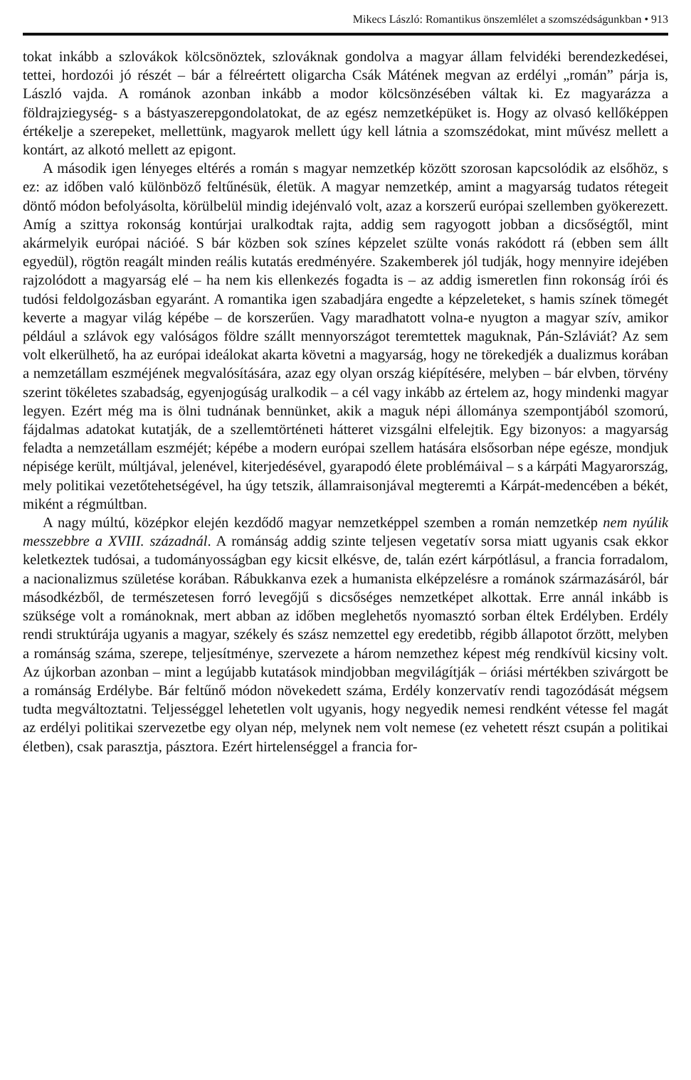Mikecs László: Romantikus önszemlélet a szomszédságunkban • 913
tokat inkább a szlovákok kölcsönöztek, szlováknak gondolva a magyar állam felvidéki berendezkedései, tettei, hordozói jó részét – bár a félreértett oligarcha Csák Mátének megvan az erdélyi „román” párja is, László vajda. A románok azonban inkább a modor kölcsönzésében váltak ki. Ez magyarázza a földrajziegység- s a bástyaszerepgondolatokat, de az egész nemzetképüket is. Hogy az olvasó kellőképpen értékelje a szerepeket, mellettünk, magyarok mellett úgy kell látnia a szomszédokat, mint művész mellett a kontárt, az alkotó mellett az epigont.
A második igen lényeges eltérés a román s magyar nemzetkép között szorosan kapcsolódik az elsőhöz, s ez: az időben való különböző feltűnésük, életük. A magyar nemzetkép, amint a magyarság tudatos rétegeit döntő módon befolyásolta, körülbelül mindig idejénvaló volt, azaz a korszerű európai szellemben gyökerezett. Amíg a szittya rokonság kontúrjai uralkodtak rajta, addig sem ragyogott jobban a dicsőségtől, mint akármelyik európai nációé. S bár közben sok színes képzelet szülte vonás rakódott rá (ebben sem állt egyedül), rögtön reagált minden reális kutatás eredményére. Szakemberek jól tudják, hogy mennyire idejében rajzolódott a magyarság elé – ha nem kis ellenkezés fogadta is – az addig ismeretlen finn rokonság írói és tudósi feldolgozásban egyaránt. A romantika igen szabadjára engedte a képzeleteket, s hamis színek tömegét keverte a magyar világ képébe – de korszerűen. Vagy maradhatott volna-e nyugton a magyar szív, amikor például a szlávok egy valóságos földre szállt mennyországot teremtettek maguknak, Pán-Szláviát? Az sem volt elkerülhető, ha az európai ideálokat akarta követni a magyarság, hogy ne törekedjék a dualizmus korában a nemzetállam eszméjének megvalósítására, azaz egy olyan ország kiépítésére, melyben – bár elvben, törvény szerint tökéletes szabadság, egyenjogúság uralkodik – a cél vagy inkább az értelem az, hogy mindenki magyar legyen. Ezért még ma is ölni tudnának bennünket, akik a maguk népi állománya szempontjából szomorú, fájdalmas adatokat kutatják, de a szellemtörténeti hátteret vizsgálni elfelejtik. Egy bizonyos: a magyarság feladta a nemzetállam eszméjét; képébe a modern európai szellem hatására elsősorban népe egésze, mondjuk népisége került, múltjával, jelenével, kiterjedésével, gyarapodó élete problémáival – s a kárpáti Magyarország, mely politikai vezetőtehetségével, ha úgy tetszik, államraisonjával megteremti a Kárpát-medencében a békét, miként a régmúltban.
A nagy múltú, középkor elején kezdődő magyar nemzetképpel szemben a román nemzetkép nem nyúlik messzebbre a XVIII. századnál. A románság addig szinte teljesen vegetatív sorsa miatt ugyanis csak ekkor keletkeztek tudósai, a tudományosságban egy kicsit elkésve, de, talán ezért kárpótlásul, a francia forradalom, a nacionalizmus születése korában. Rábukkanva ezek a humanista elképzelésre a románok származásáról, bár másodkézből, de természetesen forró levegőjű s dicsőséges nemzetképet alkottak. Erre annál inkább is szüksége volt a románoknak, mert abban az időben meglehetős nyomasztó sorban éltek Erdélyben. Erdély rendi struktúrája ugyanis a magyar, székely és szász nemzettel egy eredetibb, régibb állapotot őrzött, melyben a románság száma, szerepe, teljesítménye, szervezete a három nemzethez képest még rendkívül kicsiny volt. Az újkorban azonban – mint a legújabb kutatások mindjobban megvilágítják – óriási mértékben szivárgott be a románság Erdélybe. Bár feltűnő módon növekedett száma, Erdély konzervatív rendi tagozódását mégsem tudta megváltoztatni. Teljességgel lehetetlen volt ugyanis, hogy negyedik nemesi rendként vétesse fel magát az erdélyi politikai szervezetbe egy olyan nép, melynek nem volt nemese (ez vehetett részt csupán a politikai életben), csak parasztja, pásztora. Ezért hirtelenséggel a francia for-